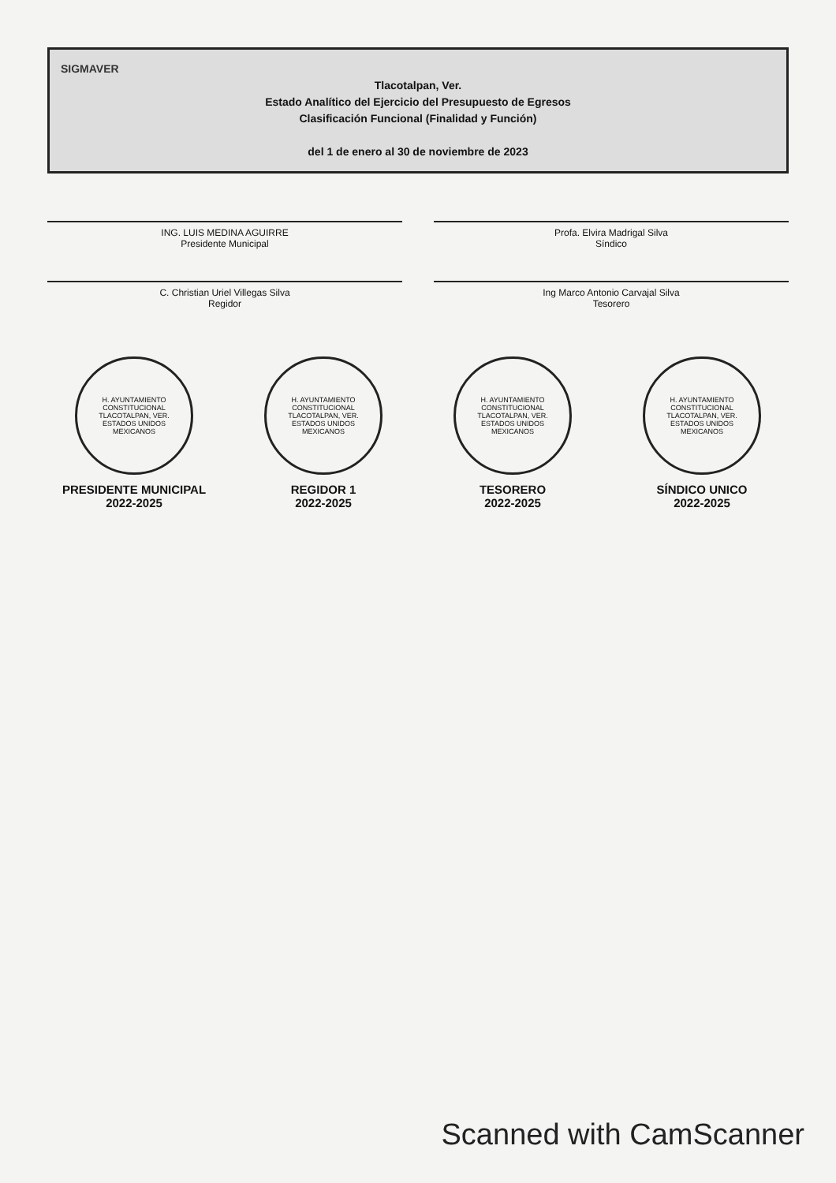SIGMAVER
Tlacotalpan, Ver.
Estado Analítico del Ejercicio del Presupuesto de Egresos
Clasificación Funcional (Finalidad y Función)
del 1 de enero al 30 de noviembre de 2023
ING. LUIS MEDINA AGUIRRE
Presidente Municipal
Profa. Elvira Madrigal Silva
Síndico
C. Christian Uriel Villegas Silva
Regidor
Ing Marco Antonio Carvajal Silva
Tesorero
H. AYUNTAMIENTO CONSTITUCIONAL TLACOTALPAN, VER. ESTADOS UNIDOS MEXICANOS
PRESIDENTE MUNICIPAL
2022-2025
H. AYUNTAMIENTO CONSTITUCIONAL TLACOTALPAN, VER. ESTADOS UNIDOS MEXICANOS
REGIDOR 1
2022-2025
H. AYUNTAMIENTO CONSTITUCIONAL TLACOTALPAN, VER. ESTADOS UNIDOS MEXICANOS
TESORERO
2022-2025
H. AYUNTAMIENTO CONSTITUCIONAL TLACOTALPAN, VER. ESTADOS UNIDOS MEXICANOS
SÍNDICO UNICO
2022-2025
Scanned with CamScanner